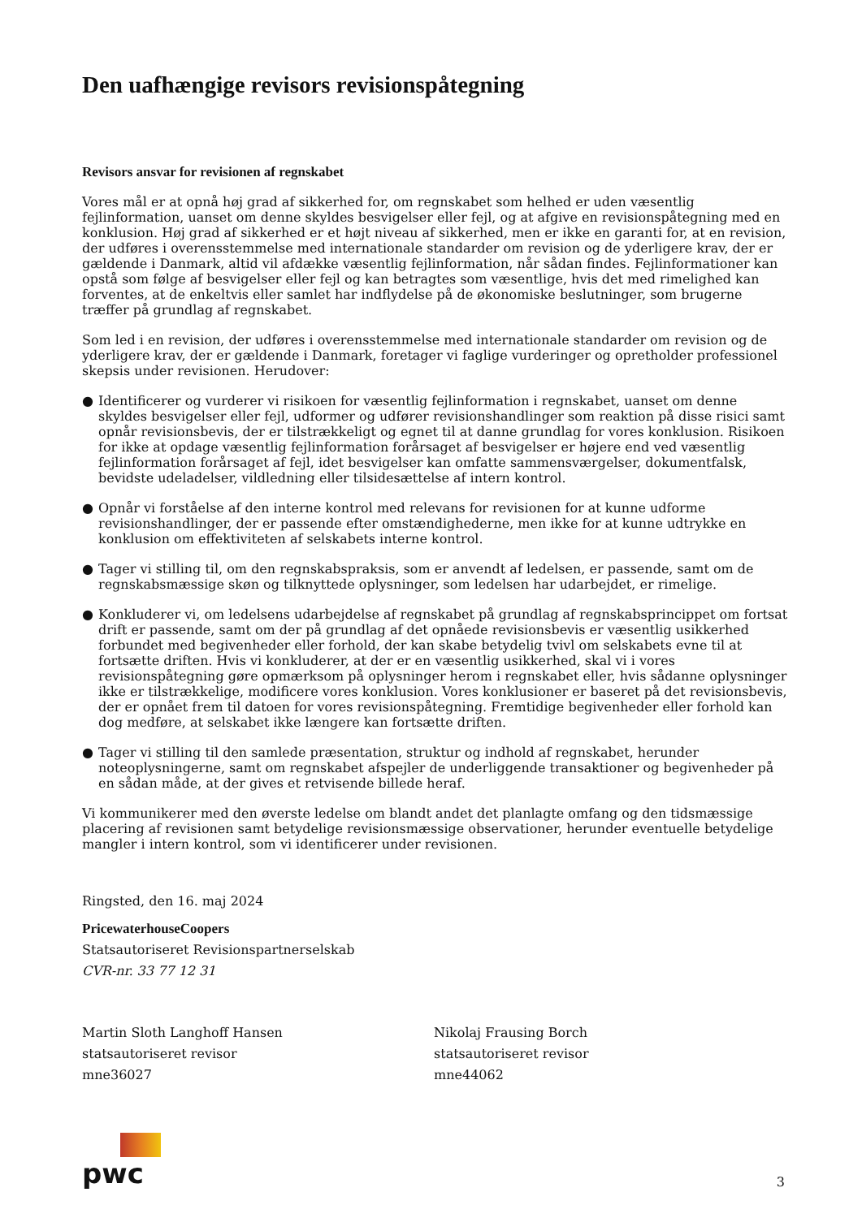Den uafhængige revisors revisionspåtegning
Revisors ansvar for revisionen af regnskabet
Vores mål er at opnå høj grad af sikkerhed for, om regnskabet som helhed er uden væsentlig fejlinformation, uanset om denne skyldes besvigelser eller fejl, og at afgive en revisionspåtegning med en konklusion. Høj grad af sikkerhed er et højt niveau af sikkerhed, men er ikke en garanti for, at en revision, der udføres i overensstemmelse med internationale standarder om revision og de yderligere krav, der er gældende i Danmark, altid vil afdække væsentlig fejlinformation, når sådan findes. Fejlinformationer kan opstå som følge af besvigelser eller fejl og kan betragtes som væsentlige, hvis det med rimelighed kan forventes, at de enkeltvis eller samlet har indflydelse på de økonomiske beslutninger, som brugerne træffer på grundlag af regnskabet.
Som led i en revision, der udføres i overensstemmelse med internationale standarder om revision og de yderligere krav, der er gældende i Danmark, foretager vi faglige vurderinger og opretholder professionel skepsis under revisionen. Herudover:
● Identificerer og vurderer vi risikoen for væsentlig fejlinformation i regnskabet, uanset om denne skyldes besvigelser eller fejl, udformer og udfører revisionshandlinger som reaktion på disse risici samt opnår revisionsbevis, der er tilstrækkeligt og egnet til at danne grundlag for vores konklusion. Risikoen for ikke at opdage væsentlig fejlinformation forårsaget af besvigelser er højere end ved væsentlig fejlinformation forårsaget af fejl, idet besvigelser kan omfatte sammensværgelser, dokumentfalsk, bevidste udeladelser, vildledning eller tilsidesættelse af intern kontrol.
● Opnår vi forståelse af den interne kontrol med relevans for revisionen for at kunne udforme revisionshandlinger, der er passende efter omstændighederne, men ikke for at kunne udtrykke en konklusion om effektiviteten af selskabets interne kontrol.
● Tager vi stilling til, om den regnskabspraksis, som er anvendt af ledelsen, er passende, samt om de regnskabsmæssige skøn og tilknyttede oplysninger, som ledelsen har udarbejdet, er rimelige.
● Konkluderer vi, om ledelsens udarbejdelse af regnskabet på grundlag af regnskabsprincippet om fortsat drift er passende, samt om der på grundlag af det opnåede revisionsbevis er væsentlig usikkerhed forbundet med begivenheder eller forhold, der kan skabe betydelig tvivl om selskabets evne til at fortsætte driften. Hvis vi konkluderer, at der er en væsentlig usikkerhed, skal vi i vores revisionspåtegning gøre opmærksom på oplysninger herom i regnskabet eller, hvis sådanne oplysninger ikke er tilstrækkelige, modificere vores konklusion. Vores konklusioner er baseret på det revisionsbevis, der er opnået frem til datoen for vores revisionspåtegning. Fremtidige begivenheder eller forhold kan dog medføre, at selskabet ikke længere kan fortsætte driften.
● Tager vi stilling til den samlede præsentation, struktur og indhold af regnskabet, herunder noteoplysningerne, samt om regnskabet afspejler de underliggende transaktioner og begivenheder på en sådan måde, at der gives et retvisende billede heraf.
Vi kommunikerer med den øverste ledelse om blandt andet det planlagte omfang og den tidsmæssige placering af revisionen samt betydelige revisionsmæssige observationer, herunder eventuelle betydelige mangler i intern kontrol, som vi identificerer under revisionen.
Ringsted, den 16. maj 2024
PricewaterhouseCoopers
Statsautoriseret Revisionspartnerselskab
CVR-nr. 33 77 12 31
Martin Sloth Langhoff Hansen
statsautoriseret revisor
mne36027
Nikolaj Frausing Borch
statsautoriseret revisor
mne44062
pwc
3